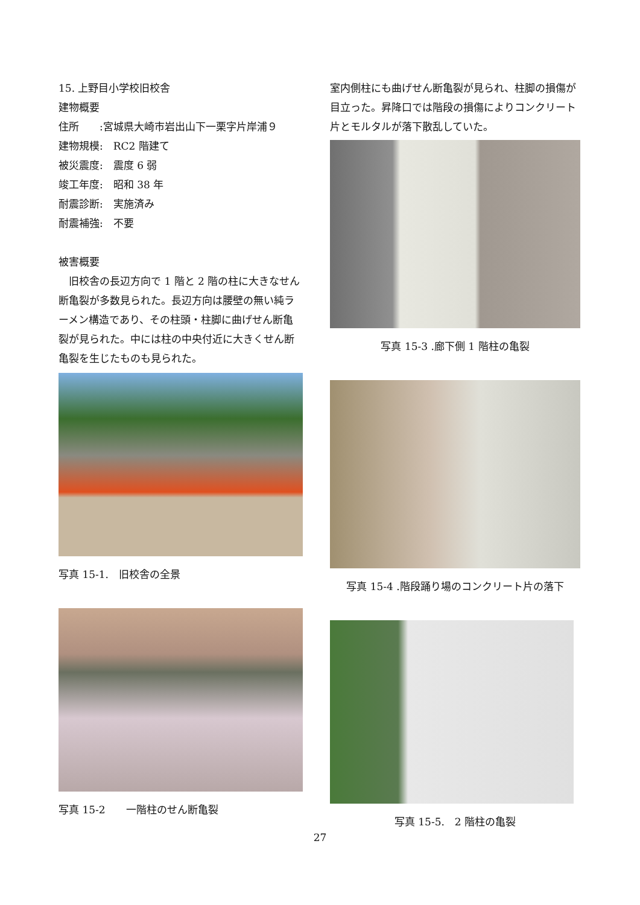15. 上野目小学校旧校舎
建物概要
住所　　:宮城県大崎市岩出山下一栗字片岸浦９
建物規模:　RC2 階建て
被災震度:　震度 6 弱
竣工年度:　昭和 38 年
耐震診断:　実施済み
耐震補強:　不要
被害概要
　旧校舎の長辺方向で 1 階と 2 階の柱に大きなせん断亀裂が多数見られた。長辺方向は腰壁の無い純ラーメン構造であり、その柱頭・柱脚に曲げせん断亀裂が見られた。中には柱の中央付近に大きくせん断亀裂を生じたものも見られた。
写真 15-1.　旧校舎の全景
写真 15-2　　一階柱のせん断亀裂
室内側柱にも曲げせん断亀裂が見られ、柱脚の損傷が目立った。昇降口では階段の損傷によりコンクリート片とモルタルが落下散乱していた。
写真 15-3 .廊下側 1 階柱の亀裂
写真 15-4 .階段踊り場のコンクリート片の落下
写真 15-5.　2 階柱の亀裂
27